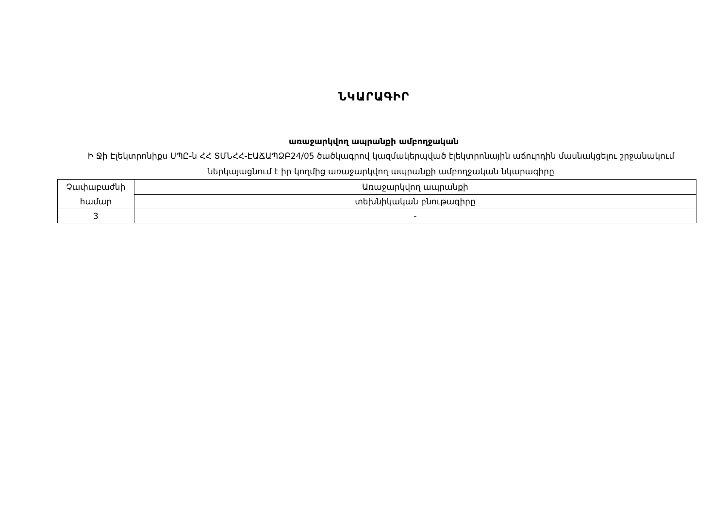ՆԿԱՐԱԳԻՐ
առաջարկվող ապրանքի ամբողջական
Ի Ջի Էլեկտրոնիքս ՍՊԸ-ն ՀՀ ՏՄՆՀՀ-ԷԱՃԱՊՁԲ24/05 ծածկագրով կազմակերպված էլեկտրոնային աճուրդին մասնակցելու շրջանակում ներկայացնում է իր կողմից առաջարկվող ապրանքի ամբողջական նկարագիրը
| Չափաբաժնի համար | Առաջարկվող ապրանքի |
| | տեխնիկական բնութագիրը |
| 3 | - |